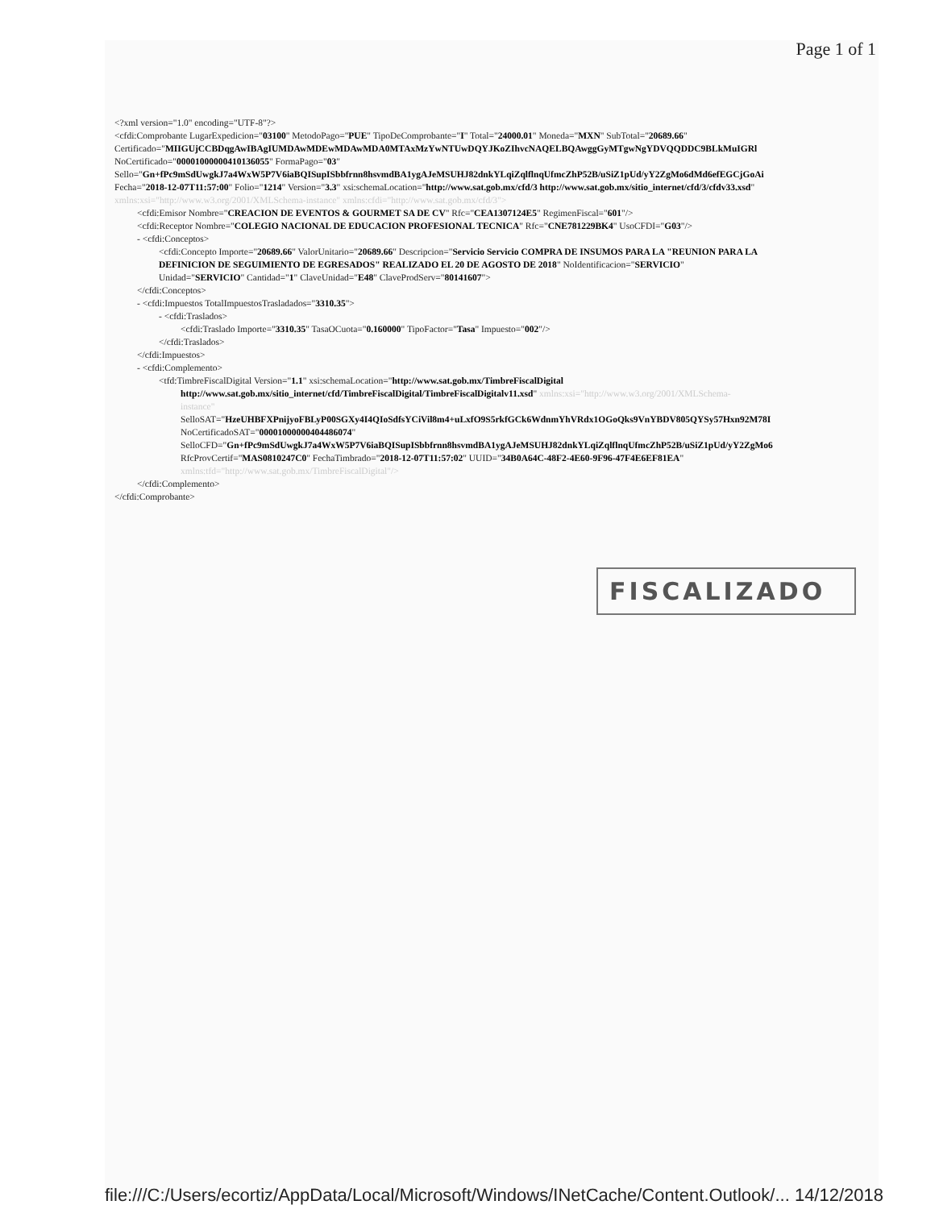Page 1 of 1
<?xml version="1.0" encoding="UTF-8"?>
<cfdi:Comprobante LugarExpedicion="03100" MetodoPago="PUE" TipoDeComprobante="I" Total="24000.01" Moneda="MXN" SubTotal="20689.66"
Certificado="MIIGUjCCBDqgAwIBAgIUMDAwMDEwMDAwMDA0MTAxMzYwNTUwDQYJKoZIhvcNAQELBQAwggGyMTgwNgYDVQQDDC9BLkMuIGRl
NoCertificado="00001000000410136055" FormaPago="03"
Sello="Gn+fPc9mSdUwgkJ7a4WxW5P7V6iaBQISupISbbfrnn8hsvmdBA1ygAJeMSUHJ82dnkYLqiZqlflnqUfmcZhP52B/uSiZ1pUd/yY2ZgMo6dMd6efEGCjGoAi
Fecha="2018-12-07T11:57:00" Folio="1214" Version="3.3" xsi:schemaLocation="http://www.sat.gob.mx/cfd/3 http://www.sat.gob.mx/sitio_internet/cfd/3/cfdv33.xsd"
xmlns:xsi="http://www.w3.org/2001/XMLSchema-instance" xmlns:cfdi="http://www.sat.gob.mx/cfd/3">
<cfdi:Emisor Nombre="CREACION DE EVENTOS & GOURMET SA DE CV" Rfc="CEA1307124E5" RegimenFiscal="601"/>
<cfdi:Receptor Nombre="COLEGIO NACIONAL DE EDUCACION PROFESIONAL TECNICA" Rfc="CNE781229BK4" UsoCFDI="G03"/>
- <cfdi:Conceptos>
<cfdi:Concepto Importe="20689.66" ValorUnitario="20689.66" Descripcion="Servicio Servicio COMPRA DE INSUMOS PARA LA "REUNION PARA LA
DEFINICION DE SEGUIMIENTO DE EGRESADOS" REALIZADO EL 20 DE AGOSTO DE 2018" NoIdentificacion="SERVICIO"
Unidad="SERVICIO" Cantidad="1" ClaveUnidad="E48" ClaveProdServ="80141607">
</cfdi:Conceptos>
- <cfdi:Impuestos TotalImpuestosTrasladados="3310.35">
- <cfdi:Traslados>
<cfdi:Traslado Importe="3310.35" TasaOCuota="0.160000" TipoFactor="Tasa" Impuesto="002"/>
</cfdi:Traslados>
</cfdi:Impuestos>
- <cfdi:Complemento>
<tfd:TimbreFiscalDigital Version="1.1" xsi:schemaLocation="http://www.sat.gob.mx/TimbreFiscalDigital
http://www.sat.gob.mx/sitio_internet/cfd/TimbreFiscalDigital/TimbreFiscalDigitalv11.xsd" xmlns:xsi="http://www.w3.org/2001/XMLSchema-
instance"
SelloSAT="HzeUHBFXPnijyoFBLyP00SGXy4I4QIoSdfsYCiVil8m4+uLxfO9S5rkfGCk6WdnmYhVRdx1OGoQks9VnYBDV805QYSy57Hxn92M78I
NoCertificadoSAT="00001000000404486074"
SelloCFD="Gn+fPc9mSdUwgkJ7a4WxW5P7V6iaBQISupISbbfrnn8hsvmdBA1ygAJeMSUHJ82dnkYLqiZqlflnqUfmcZhP52B/uSiZ1pUd/yY2ZgMo6
RfcProvCertif="MAS0810247C0" FechaTimbrado="2018-12-07T11:57:02" UUID="34B0A64C-48F2-4E60-9F96-47F4E6EF81EA"
xmlns:tfd="http://www.sat.gob.mx/TimbreFiscalDigital"/>
</cfdi:Complemento>
</cfdi:Comprobante>
FISCALIZADO
file:///C:/Users/ecortiz/AppData/Local/Microsoft/Windows/INetCache/Content.Outlook/... 14/12/2018